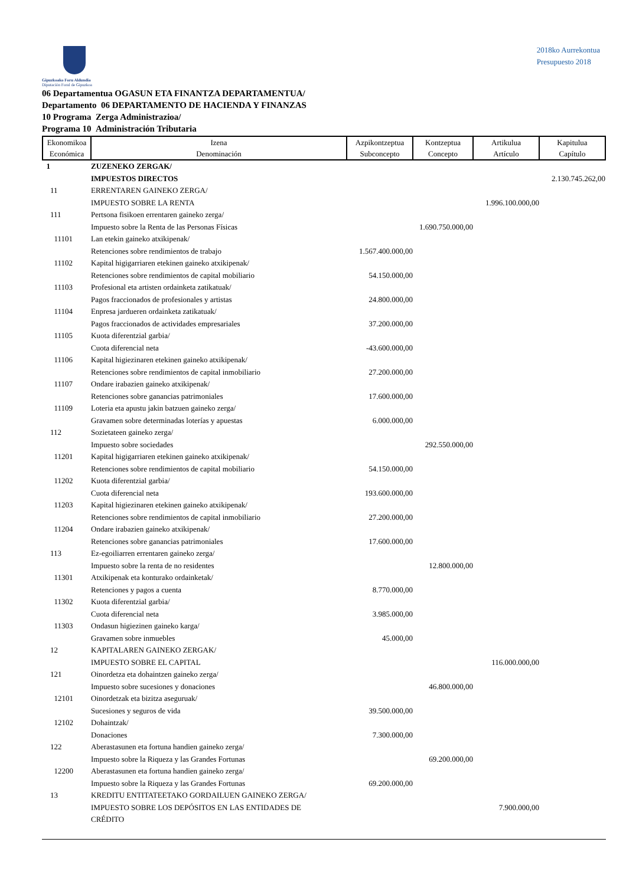Gipuzkoako Foru Aldundia
Diputación Foral de Gipuzkoa
2018ko Aurrekontua
Presupuesto 2018
06 Departamentua OGASUN ETA FINANTZA DEPARTAMENTUA/
Departamento 06 DEPARTAMENTO DE HACIENDA Y FINANZAS
10 Programa Zerga Administrazioa/
Programa 10 Administración Tributaria
| Ekonomikoa Económica | Izena Denominación | Azpikontzeptua Subconcepto | Kontzeptua Concepto | Artikulua Artículo | Kapitulua Capítulo |
| --- | --- | --- | --- | --- | --- |
| 1 | ZUZENEKO ZERGAK/ IMPUESTOS DIRECTOS | | | | 2.130.745.262,00 |
| 11 | ERRENTAREN GAINEKO ZERGA/ IMPUESTO SOBRE LA RENTA | | | 1.996.100.000,00 | |
| 111 | Pertsona fisikoen errentaren gaineko zerga/ Impuesto sobre la Renta de las Personas Físicas | | 1.690.750.000,00 | | |
| 11101 | Lan etekin gaineko atxikipenak/ Retenciones sobre rendimientos de trabajo | 1.567.400.000,00 | | | |
| 11102 | Kapital higigarriaren etekinen gaineko atxikipenak/ Retenciones sobre rendimientos de capital mobiliario | 54.150.000,00 | | | |
| 11103 | Profesional eta artisten ordainketa zatikatuak/ Pagos fraccionados de profesionales y artistas | 24.800.000,00 | | | |
| 11104 | Enpresa jardueren ordainketa zatikatuak/ Pagos fraccionados de actividades empresariales | 37.200.000,00 | | | |
| 11105 | Kuota diferentzial garbia/ Cuota diferencial neta | -43.600.000,00 | | | |
| 11106 | Kapital higiezinaren etekinen gaineko atxikipenak/ Retenciones sobre rendimientos de capital inmobiliario | 27.200.000,00 | | | |
| 11107 | Ondare irabazien gaineko atxikipenak/ Retenciones sobre ganancias patrimoniales | 17.600.000,00 | | | |
| 11109 | Loteria eta apustu jakin batzuen gaineko zerga/ Gravamen sobre determinadas loterías y apuestas | 6.000.000,00 | | | |
| 112 | Sozietateen gaineko zerga/ Impuesto sobre sociedades | | 292.550.000,00 | | |
| 11201 | Kapital higigarriaren etekinen gaineko atxikipenak/ Retenciones sobre rendimientos de capital mobiliario | 54.150.000,00 | | | |
| 11202 | Kuota diferentzial garbia/ Cuota diferencial neta | 193.600.000,00 | | | |
| 11203 | Kapital higiezinaren etekinen gaineko atxikipenak/ Retenciones sobre rendimientos de capital inmobiliario | 27.200.000,00 | | | |
| 11204 | Ondare irabazien gaineko atxikipenak/ Retenciones sobre ganancias patrimoniales | 17.600.000,00 | | | |
| 113 | Ez-egoiliarren errentaren gaineko zerga/ Impuesto sobre la renta de no residentes | | 12.800.000,00 | | |
| 11301 | Atxikipenak eta konturako ordainketak/ Retenciones y pagos a cuenta | 8.770.000,00 | | | |
| 11302 | Kuota diferentzial garbia/ Cuota diferencial neta | 3.985.000,00 | | | |
| 11303 | Ondasun higiezinen gaineko karga/ Gravamen sobre inmuebles | 45.000,00 | | | |
| 12 | KAPITALAREN GAINEKO ZERGAK/ IMPUESTO SOBRE EL CAPITAL | | | 116.000.000,00 | |
| 121 | Oinordetza eta dohaintzen gaineko zerga/ Impuesto sobre sucesiones y donaciones | | 46.800.000,00 | | |
| 12101 | Oinordetzak eta bizitza aseguruak/ Sucesiones y seguros de vida | 39.500.000,00 | | | |
| 12102 | Dohaintzak/ Donaciones | 7.300.000,00 | | | |
| 122 | Aberastasunen eta fortuna handien gaineko zerga/ Impuesto sobre la Riqueza y las Grandes Fortunas | | 69.200.000,00 | | |
| 12200 | Aberastasunen eta fortuna handien gaineko zerga/ Impuesto sobre la Riqueza y las Grandes Fortunas | 69.200.000,00 | | | |
| 13 | KREDITU ENTITATEETAKO GORDAILUEN GAINEKO ZERGA/ IMPUESTO SOBRE LOS DEPÓSITOS EN LAS ENTIDADES DE CRÉDITO | | | 7.900.000,00 | |